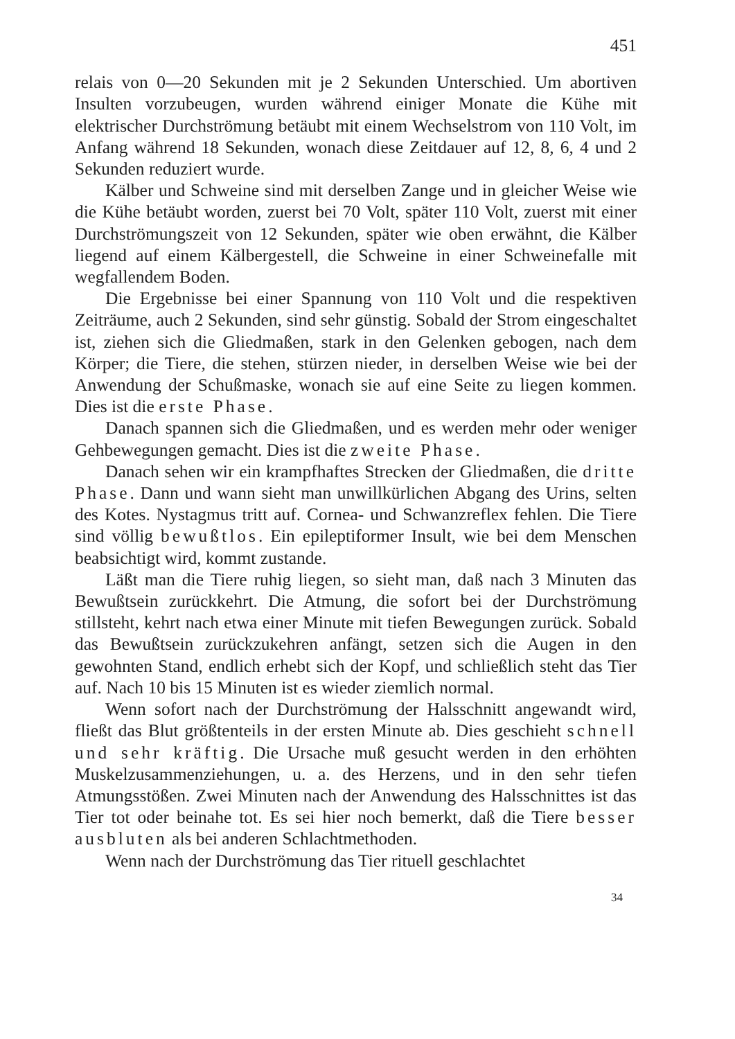451
relais von 0—20 Sekunden mit je 2 Sekunden Unterschied. Um abortiven Insulten vorzubeugen, wurden während einiger Monate die Kühe mit elektrischer Durchströmung betäubt mit einem Wechselstrom von 110 Volt, im Anfang während 18 Sekunden, wonach diese Zeitdauer auf 12, 8, 6, 4 und 2 Sekunden reduziert wurde.
Kälber und Schweine sind mit derselben Zange und in gleicher Weise wie die Kühe betäubt worden, zuerst bei 70 Volt, später 110 Volt, zuerst mit einer Durchströmungszeit von 12 Sekunden, später wie oben erwähnt, die Kälber liegend auf einem Kälbergestell, die Schweine in einer Schweinefalle mit wegfallendem Boden.
Die Ergebnisse bei einer Spannung von 110 Volt und die respektiven Zeiträume, auch 2 Sekunden, sind sehr günstig. Sobald der Strom eingeschaltet ist, ziehen sich die Gliedmaßen, stark in den Gelenken gebogen, nach dem Körper; die Tiere, die stehen, stürzen nieder, in derselben Weise wie bei der Anwendung der Schußmaske, wonach sie auf eine Seite zu liegen kommen. Dies ist die erste Phase.
Danach spannen sich die Gliedmaßen, und es werden mehr oder weniger Gehbewegungen gemacht. Dies ist die zweite Phase.
Danach sehen wir ein krampfhaftes Strecken der Gliedmaßen, die dritte Phase. Dann und wann sieht man unwillkürlichen Abgang des Urins, selten des Kotes. Nystagmus tritt auf. Cornea- und Schwanzreflex fehlen. Die Tiere sind völlig bewußtlos. Ein epileptiformer Insult, wie bei dem Menschen beabsichtigt wird, kommt zustande.
Läßt man die Tiere ruhig liegen, so sieht man, daß nach 3 Minuten das Bewußtsein zurückkehrt. Die Atmung, die sofort bei der Durchströmung stillsteht, kehrt nach etwa einer Minute mit tiefen Bewegungen zurück. Sobald das Bewußtsein zurückzukehren anfängt, setzen sich die Augen in den gewohnten Stand, endlich erhebt sich der Kopf, und schließlich steht das Tier auf. Nach 10 bis 15 Minuten ist es wieder ziemlich normal.
Wenn sofort nach der Durchströmung der Halsschnitt angewandt wird, fließt das Blut größtenteils in der ersten Minute ab. Dies geschieht schnell und sehr kräftig. Die Ursache muß gesucht werden in den erhöhten Muskelzusammenziehungen, u. a. des Herzens, und in den sehr tiefen Atmungsstößen. Zwei Minuten nach der Anwendung des Halsschnittes ist das Tier tot oder beinahe tot. Es sei hier noch bemerkt, daß die Tiere besser ausbluten als bei anderen Schlachtmethoden.
Wenn nach der Durchströmung das Tier rituell geschlachtet
34